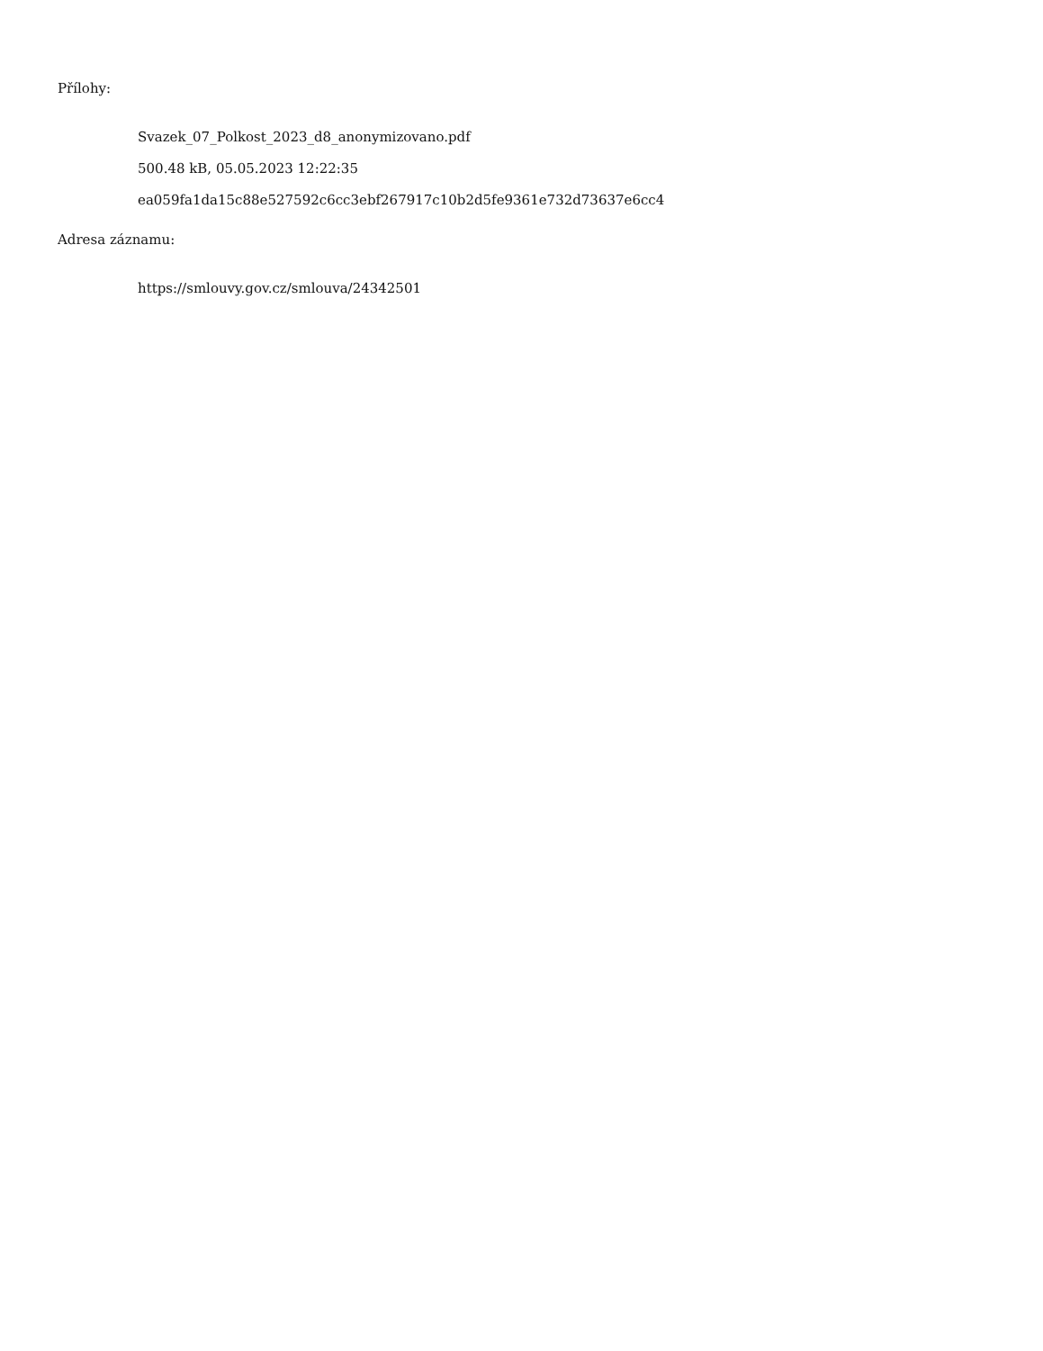Přílohy:
Svazek_07_Polkost_2023_d8_anonymizovano.pdf
500.48 kB, 05.05.2023 12:22:35
ea059fa1da15c88e527592c6cc3ebf267917c10b2d5fe9361e732d73637e6cc4
Adresa záznamu:
https://smlouvy.gov.cz/smlouva/24342501